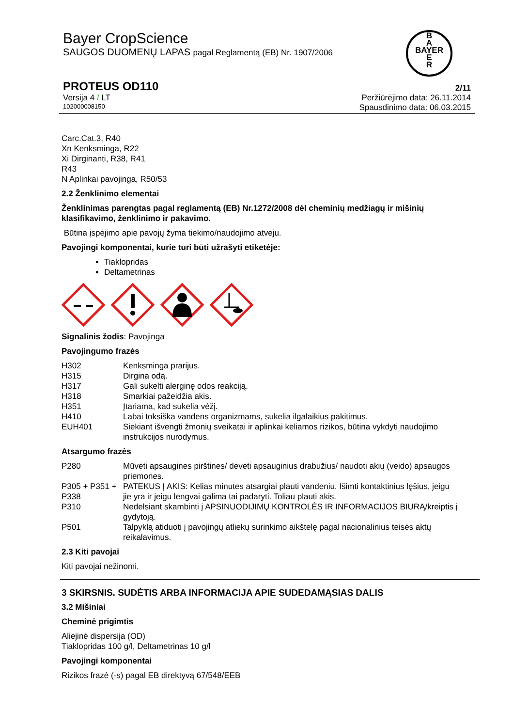Bayer CropScience
SAUGOS DUOMENŲ LAPAS pagal Reglamentą (EB) Nr. 1907/2006
B
A
BAYER
E
R
PROTEUS OD110
Versija 4 / LT
102000008150
2/11
Peržiūrėjimo data: 26.11.2014
Spausdinimo data: 06.03.2015
Carc.Cat.3, R40
Xn Kenksminga, R22
Xi Dirginanti, R38, R41
R43
N Aplinkai pavojinga, R50/53
2.2 Ženklinimo elementai
Ženklinimas parengtas pagal reglamentą (EB) Nr.1272/2008 dėl cheminių medžiagų ir mišinių klasifikavimo, ženklinimo ir pakavimo.
Būtina įspėjimo apie pavojų žyma tiekimo/naudojimo atveju.
Pavojingi komponentai, kurie turi būti užrašyti etiketėje:
Tiaklopridas
Deltametrinas
Signalinis žodis: Pavojinga
Pavojingumo frazės
| H302 | Kenksminga prarijus. |
| H315 | Dirgina odą. |
| H317 | Gali sukelti alerginę odos reakciją. |
| H318 | Smarkiai pažeidžia akis. |
| H351 | Įtariama, kad sukelia vėžį. |
| H410 | Labai toksiška vandens organizmams, sukelia ilgalaikius pakitimus. |
| EUH401 | Siekiant išvengti žmonių sveikatai ir aplinkai keliamos rizikos, būtina vykdyti naudojimo instrukcijos nurodymus. |
Atsargumo frazės
| P280 | Mūvėti apsaugines pirštines/ dėvėti apsauginius drabužius/ naudoti akių (veido) apsaugos priemones. |
| P305 + P351 + P338 | PATEKUS Į AKIS: Kelias minutes atsargiai plauti vandeniu. Išimti kontaktinius lęšius, jeigu jie yra ir jeigu lengvai galima tai padaryti. Toliau plauti akis. |
| P310 | Nedelsiant skambinti į APSINUODIJIMŲ KONTROLĖS IR INFORMACIJOS BIURĄ/kreiptis į gydytoją. |
| P501 | Talpyklą atiduoti į pavojingų atliekų surinkimo aikštelę pagal nacionalinius teisės aktų reikalavimus. |
2.3 Kiti pavojai
Kiti pavojai nežinomi.
3 SKIRSNIS. SUDĖTIS ARBA INFORMACIJA APIE SUDEDAMĄSIAS DALIS
3.2 Mišiniai
Cheminė prigimtis
Aliejinė dispersija (OD)
Tiaklopridas 100 g/l, Deltametrinas 10 g/l
Pavojingi komponentai
Rizikos frazė (-s) pagal EB direktyvą 67/548/EEB